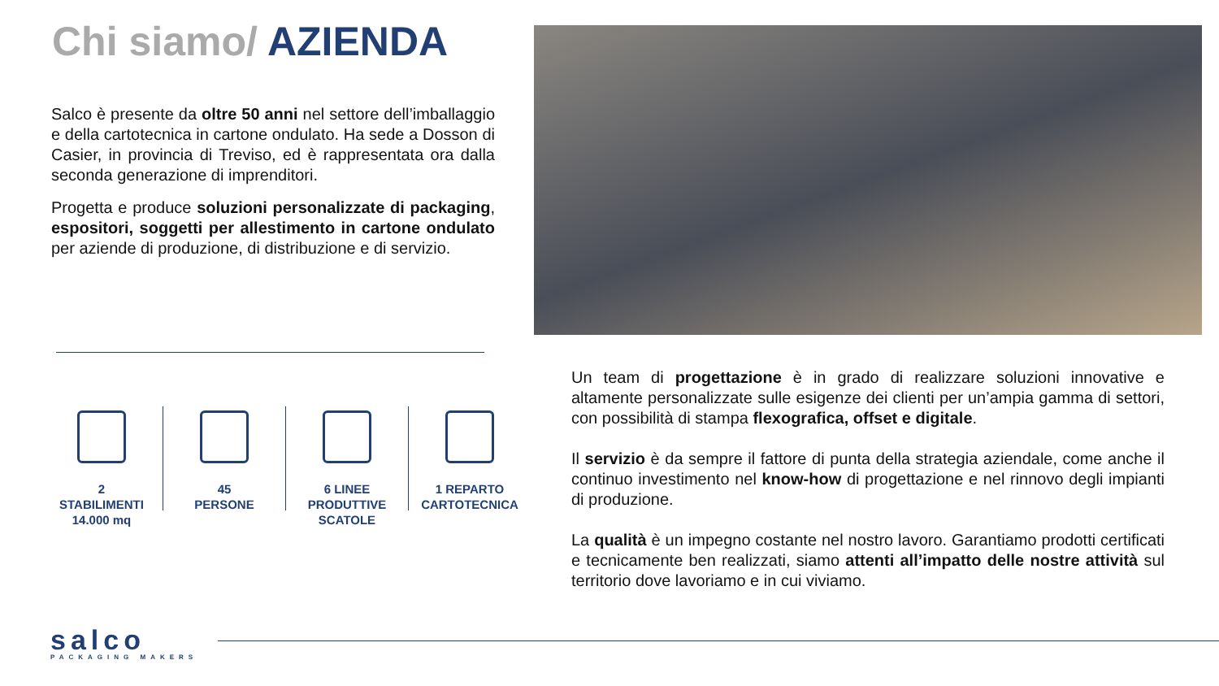Chi siamo/ AZIENDA
Salco è presente da oltre 50 anni nel settore dell’imballaggio e della cartotecnica in cartone ondulato. Ha sede a Dosson di Casier, in provincia di Treviso, ed è rappresentata ora dalla seconda generazione di imprenditori.
Progetta e produce soluzioni personalizzate di packaging, espositori, soggetti per allestimento in cartone ondulato per aziende di produzione, di distribuzione e di servizio.
2
STABILIMENTI
14.000 mq
45
PERSONE
6 LINEE
PRODUTTIVE
SCATOLE
1 REPARTO
CARTOTECNICA
Un team di progettazione è in grado di realizzare soluzioni innovative e altamente personalizzate sulle esigenze dei clienti per un’ampia gamma di settori, con possibilità di stampa flexografica, offset e digitale.
Il servizio è da sempre il fattore di punta della strategia aziendale, come anche il continuo investimento nel know-how di progettazione e nel rinnovo degli impianti di produzione.
La qualità è un impegno costante nel nostro lavoro. Garantiamo prodotti certificati e tecnicamente ben realizzati, siamo attenti all’impatto delle nostre attività sul territorio dove lavoriamo e in cui viviamo.
salco
PACKAGING MAKERS